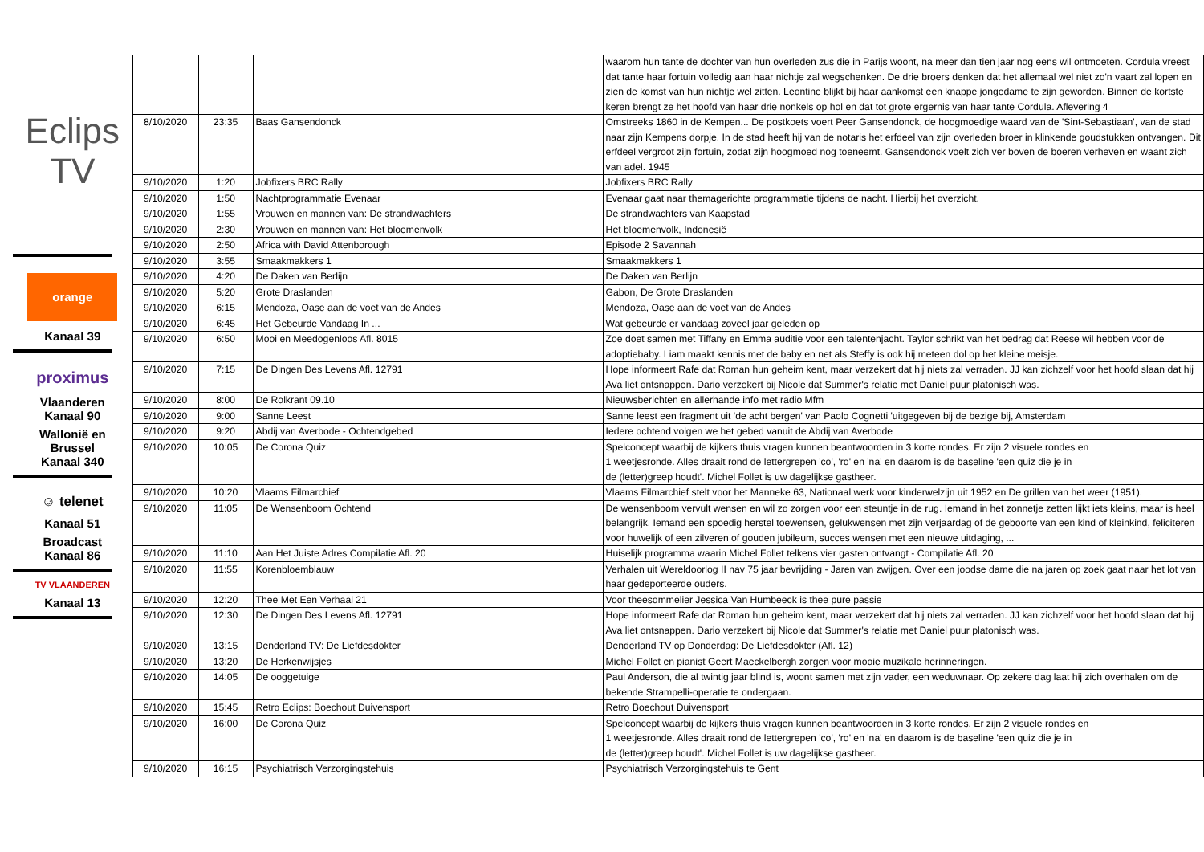Eclips TV
orange
Kanaal 39
proximus
Vlaanderen
Kanaal 90
Wallonië en
Brussel
Kanaal 340
☺ telenet
Kanaal 51
Broadcast
Kanaal 86
TV VLAANDEREN
Kanaal 13
| | | | waarom hun tante de dochter van hun overleden zus die in Parijs woont, na meer dan tien jaar nog eens wil ontmoeten. Cordula vreest dat tante haar fortuin volledig aan haar nichtje zal wegschenken. De drie broers denken dat het allemaal wel niet zo'n vaart zal lopen en zien de komst van hun nichtje wel zitten. Leontine blijkt bij haar aankomst een knappe jongedame te zijn geworden. Binnen de kortste keren brengt ze het hoofd van haar drie nonkels op hol en dat tot grote ergernis van haar tante Cordula. Aflevering 4 |
| 8/10/2020 | 23:35 | Baas Gansendonck | Omstreeks 1860 in de Kempen... De postkoets voert Peer Gansendonck, de hoogmoedige waard van de 'Sint-Sebastiaan', van de stad naar zijn Kempens dorpje. In de stad heeft hij van de notaris het erfdeel van zijn overleden broer in klinkende goudstukken ontvangen. Dit erfdeel vergroot zijn fortuin, zodat zijn hoogmoed nog toeneemt. Gansendonck voelt zich ver boven de boeren verheven en waant zich van adel. 1945 |
| 9/10/2020 | 1:20 | Jobfixers BRC Rally | Jobfixers BRC Rally |
| 9/10/2020 | 1:50 | Nachtprogrammatie Evenaar | Evenaar gaat naar themagerichte programmatie tijdens de nacht. Hierbij het overzicht. |
| 9/10/2020 | 1:55 | Vrouwen en mannen van: De strandwachters | De strandwachters van Kaapstad |
| 9/10/2020 | 2:30 | Vrouwen en mannen van: Het bloemenvolk | Het bloemenvolk, Indonesië |
| 9/10/2020 | 2:50 | Africa with David Attenborough | Episode 2 Savannah |
| 9/10/2020 | 3:55 | Smaakmakkers 1 | Smaakmakkers 1 |
| 9/10/2020 | 4:20 | De Daken van Berlijn | De Daken van Berlijn |
| 9/10/2020 | 5:20 | Grote Draslanden | Gabon, De Grote Draslanden |
| 9/10/2020 | 6:15 | Mendoza, Oase aan de voet van de Andes | Mendoza, Oase aan de voet van de Andes |
| 9/10/2020 | 6:45 | Het Gebeurde Vandaag In ... | Wat gebeurde er vandaag zoveel jaar geleden op |
| 9/10/2020 | 6:50 | Mooi en Meedogenloos Afl. 8015 | Zoe doet samen met Tiffany en Emma auditie voor een talentenjacht. Taylor schrikt van het bedrag dat Reese wil hebben voor de adoptiebaby. Liam maakt kennis met de baby en net als Steffy is ook hij meteen dol op het kleine meisje. |
| 9/10/2020 | 7:15 | De Dingen Des Levens Afl. 12791 | Hope informeert Rafe dat Roman hun geheim kent, maar verzekert dat hij niets zal verraden. JJ kan zichzelf voor het hoofd slaan dat hij Ava liet ontsnappen. Dario verzekert bij Nicole dat Summer's relatie met Daniel puur platonisch was. |
| 9/10/2020 | 8:00 | De Rolkrant 09.10 | Nieuwsberichten en allerhande info met radio Mfm |
| 9/10/2020 | 9:00 | Sanne Leest | Sanne leest een fragment uit 'de acht bergen' van Paolo Cognetti 'uitgegeven bij de bezige bij, Amsterdam |
| 9/10/2020 | 9:20 | Abdij van Averbode - Ochtendgebed | Iedere ochtend volgen we het gebed vanuit de Abdij van Averbode |
| 9/10/2020 | 10:05 | De Corona Quiz | Spelconcept waarbij de kijkers thuis vragen kunnen beantwoorden in 3 korte rondes. Er zijn 2 visuele rondes en 1 weetjesronde. Alles draait rond de lettergrepen 'co', 'ro' en 'na' en daarom is de baseline 'een quiz die je in de (letter)greep houdt'. Michel Follet is uw dagelijkse gastheer. |
| 9/10/2020 | 10:20 | Vlaams Filmarchief | Vlaams Filmarchief stelt voor het Manneke 63, Nationaal werk voor kinderwelzijn uit 1952 en De grillen van het weer (1951). |
| 9/10/2020 | 11:05 | De Wensenboom Ochtend | De wensenboom vervult wensen en wil zo zorgen voor een steuntje in de rug. Iemand in het zonnetje zetten lijkt iets kleins, maar is heel belangrijk. Iemand een spoedig herstel toewensen, gelukwensen met zijn verjaardag of de geboorte van een kind of kleinkind, feliciteren voor huwelijk of een zilveren of gouden jubileum, succes wensen met een nieuwe uitdaging, ... |
| 9/10/2020 | 11:10 | Aan Het Juiste Adres Compilatie Afl. 20 | Huiselijk programma waarin Michel Follet telkens vier gasten ontvangt - Compilatie Afl. 20 |
| 9/10/2020 | 11:55 | Korenbloemblauw | Verhalen uit Wereldoorlog II nav 75 jaar bevrijding - Jaren van zwijgen. Over een joodse dame die na jaren op zoek gaat naar het lot van haar gedeporteerde ouders. |
| 9/10/2020 | 12:20 | Thee Met Een Verhaal 21 | Voor theesommelier Jessica Van Humbeeck is thee pure passie |
| 9/10/2020 | 12:30 | De Dingen Des Levens Afl. 12791 | Hope informeert Rafe dat Roman hun geheim kent, maar verzekert dat hij niets zal verraden. JJ kan zichzelf voor het hoofd slaan dat hij Ava liet ontsnappen. Dario verzekert bij Nicole dat Summer's relatie met Daniel puur platonisch was. |
| 9/10/2020 | 13:15 | Denderland TV: De Liefdesdokter | Denderland TV op Donderdag: De Liefdesdokter (Afl. 12) |
| 9/10/2020 | 13:20 | De Herkenwijsjes | Michel Follet en pianist Geert Maeckelbergh zorgen voor mooie muzikale herinneringen. |
| 9/10/2020 | 14:05 | De ooggetuige | Paul Anderson, die al twintig jaar blind is, woont samen met zijn vader, een weduwnaar. Op zekere dag laat hij zich overhalen om de bekende Strampelli-operatie te ondergaan. |
| 9/10/2020 | 15:45 | Retro Eclips: Boechout Duivensport | Retro Boechout Duivensport |
| 9/10/2020 | 16:00 | De Corona Quiz | Spelconcept waarbij de kijkers thuis vragen kunnen beantwoorden in 3 korte rondes. Er zijn 2 visuele rondes en 1 weetjesronde. Alles draait rond de lettergrepen 'co', 'ro' en 'na' en daarom is de baseline 'een quiz die je in de (letter)greep houdt'. Michel Follet is uw dagelijkse gastheer. |
| 9/10/2020 | 16:15 | Psychiatrisch Verzorgingstehuis | Psychiatrisch Verzorgingstehuis te Gent |